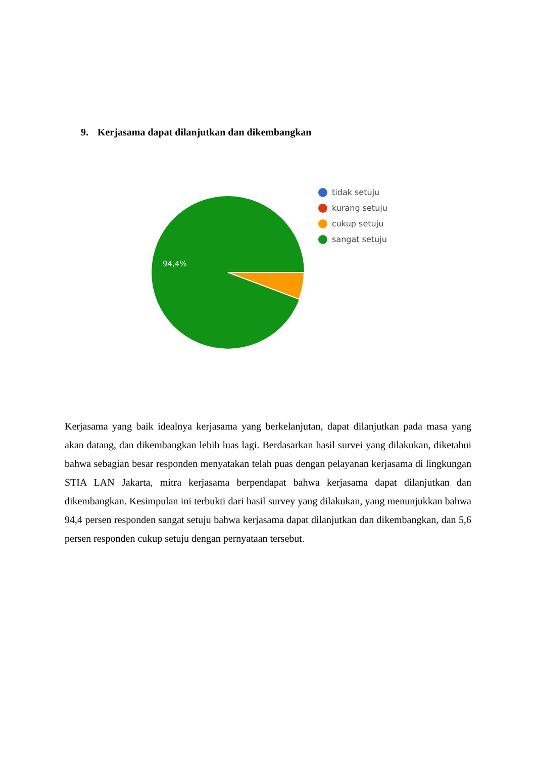9. Kerjasama dapat dilanjutkan dan dikembangkan
94,4%
tidak setuju
kurang setuju
cukup setuju
sangat setuju
Kerjasama yang baik idealnya kerjasama yang berkelanjutan, dapat dilanjutkan pada masa yang akan datang, dan dikembangkan lebih luas lagi. Berdasarkan hasil survei yang dilakukan, diketahui bahwa sebagian besar responden menyatakan telah puas dengan pelayanan kerjasama di lingkungan STIA LAN Jakarta, mitra kerjasama berpendapat bahwa kerjasama dapat dilanjutkan dan dikembangkan. Kesimpulan ini terbukti dari hasil survey yang dilakukan, yang menunjukkan bahwa 94,4 persen responden sangat setuju bahwa kerjasama dapat dilanjutkan dan dikembangkan, dan 5,6 persen responden cukup setuju dengan pernyataan tersebut.